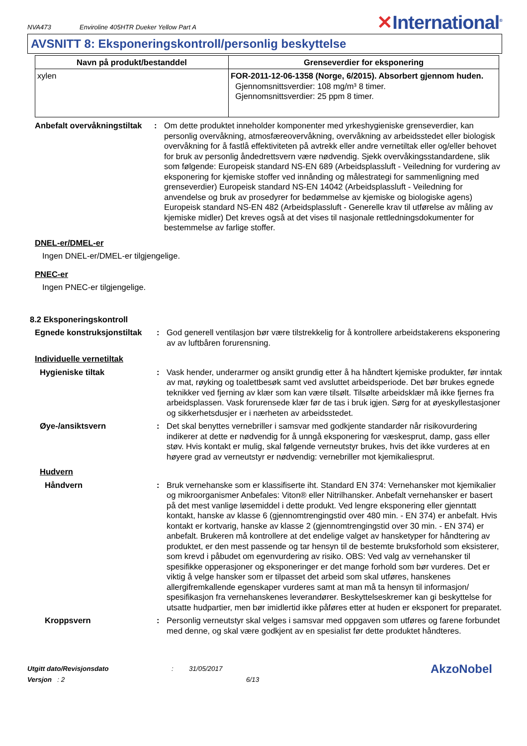NVA473
Enviroline 405HTR Dueker Yellow Part A
✕International<sup>®</sup>
AVSNITT 8: Eksponeringskontroll/personlig beskyttelse
| Navn på produkt/bestanddel | Grenseverdier for eksponering |
| --- | --- |
| xylen | FOR-2011-12-06-1358 (Norge, 6/2015). Absorbert gjennom huden. Gjennomsnittsverdier: 108 mg/m³ 8 timer. Gjennomsnittsverdier: 25 ppm 8 timer. |
Anbefalt overvåkningstiltak
: Om dette produktet inneholder komponenter med yrkeshygieniske grenseverdier, kan personlig overvåkning, atmosfæreovervåkning, overvåkning av arbeidsstedet eller biologisk overvåkning for å fastlå effektiviteten på avtrekk eller andre vernetiltak eller og/eller behovet for bruk av personlig åndedrettsvern være nødvendig. Sjekk overvåkingsstandardene, slik som følgende: Europeisk standard NS-EN 689 (Arbeidsplassluft - Veiledning for vurdering av eksponering for kjemiske stoffer ved innånding og målestrategi for sammenligning med grenseverdier) Europeisk standard NS-EN 14042 (Arbeidsplassluft - Veiledning for anvendelse og bruk av prosedyrer for bedømmelse av kjemiske og biologiske agens) Europeisk standard NS-EN 482 (Arbeidsplassluft - Generelle krav til utførelse av måling av kjemiske midler) Det kreves også at det vises til nasjonale rettledningsdokumenter for bestemmelse av farlige stoffer.
DNEL-er/DMEL-er
Ingen DNEL-er/DMEL-er tilgjengelige.
PNEC-er
Ingen PNEC-er tilgjengelige.
8.2 Eksponeringskontroll
Egnede konstruksjonstiltak
: God generell ventilasjon bør være tilstrekkelig for å kontrollere arbeidstakerens eksponering av av luftbåren forurensning.
Individuelle vernetiltak
Hygieniske tiltak : Vask hender, underarmer og ansikt grundig etter å ha håndtert kjemiske produkter, før inntak av mat, røyking og toalettbesøk samt ved avsluttet arbeidsperiode. Det bør brukes egnede teknikker ved fjerning av klær som kan være tilsølt. Tilsølte arbeidsklær må ikke fjernes fra arbeidsplassen. Vask forurensede klær før de tas i bruk igjen. Sørg for at øyeskyllestasjoner og sikkerhetsdusjer er i nærheten av arbeidsstedet.
Øye-/ansiktsvern : Det skal benyttes vernebriller i samsvar med godkjente standarder når risikovurdering indikerer at dette er nødvendig for å unngå eksponering for væskesprut, damp, gass eller støv. Hvis kontakt er mulig, skal følgende verneutstyr brukes, hvis det ikke vurderes at en høyere grad av verneutstyr er nødvendig: vernebriller mot kjemikaliesprut.
Hudvern
Håndvern : Bruk vernehanske som er klassifiserte iht. Standard EN 374: Vernehansker mot kjemikalier og mikroorganismer Anbefales: Viton® eller Nitrilhansker. Anbefalt vernehansker er basert på det mest vanlige løsemiddel i dette produkt. Ved lengre eksponering eller gjenntatt kontakt, hanske av klasse 6 (gjennomtrengingstid over 480 min. - EN 374) er anbefalt. Hvis kontakt er kortvarig, hanske av klasse 2 (gjennomtrengingstid over 30 min. - EN 374) er anbefalt. Brukeren må kontrollere at det endelige valget av hansketyper for håndtering av produktet, er den mest passende og tar hensyn til de bestemte bruksforhold som eksisterer, som krevd i påbudet om egenvurdering av risiko. OBS: Ved valg av vernehansker til spesifikke opperasjoner og eksponeringer er det mange forhold som bør vurderes. Det er viktig å velge hansker som er tilpasset det arbeid som skal utføres, hanskenes allergifremkallende egenskaper vurderes samt at man må ta hensyn til informasjon/ spesifikasjon fra vernehanskenes leverandører. Beskyttelseskremer kan gi beskyttelse for utsatte hudpartier, men bør imidlertid ikke påføres etter at huden er eksponert for preparatet.
Kroppsvern : Personlig verneutstyr skal velges i samsvar med oppgaven som utføres og farene forbundet med denne, og skal være godkjent av en spesialist før dette produktet håndteres.
Utgitt dato/Revisjonsdato
Versjon : 2
: 31/05/2017
6/13
AkzoNobel